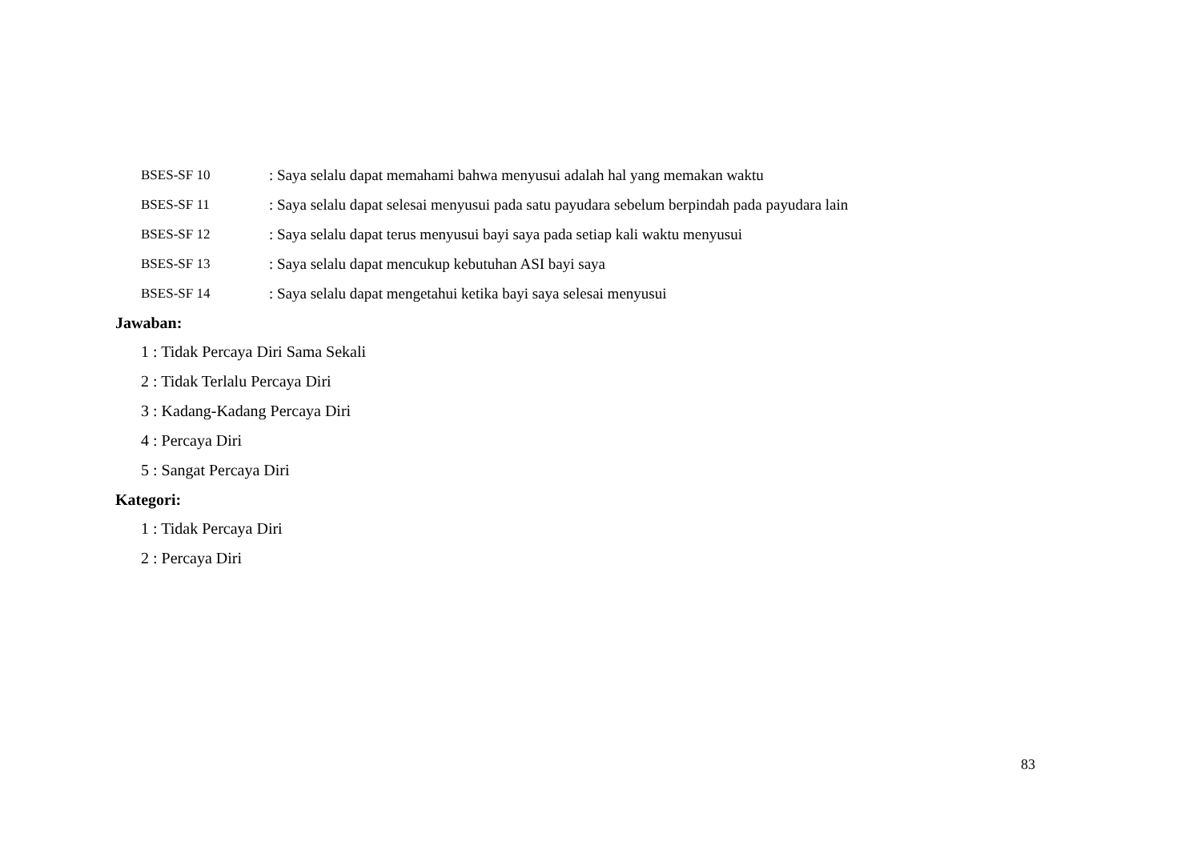BSES-SF 10 : Saya selalu dapat memahami bahwa menyusui adalah hal yang memakan waktu
BSES-SF 11 : Saya selalu dapat selesai menyusui pada satu payudara sebelum berpindah pada payudara lain
BSES-SF 12 : Saya selalu dapat terus menyusui bayi saya pada setiap kali waktu menyusui
BSES-SF 13 : Saya selalu dapat mencukup kebutuhan ASI bayi saya
BSES-SF 14 : Saya selalu dapat mengetahui ketika bayi saya selesai menyusui
Jawaban:
1 : Tidak Percaya Diri Sama Sekali
2 : Tidak Terlalu Percaya Diri
3 : Kadang-Kadang Percaya Diri
4 : Percaya Diri
5 : Sangat Percaya Diri
Kategori:
1 : Tidak Percaya Diri
2 : Percaya Diri
83